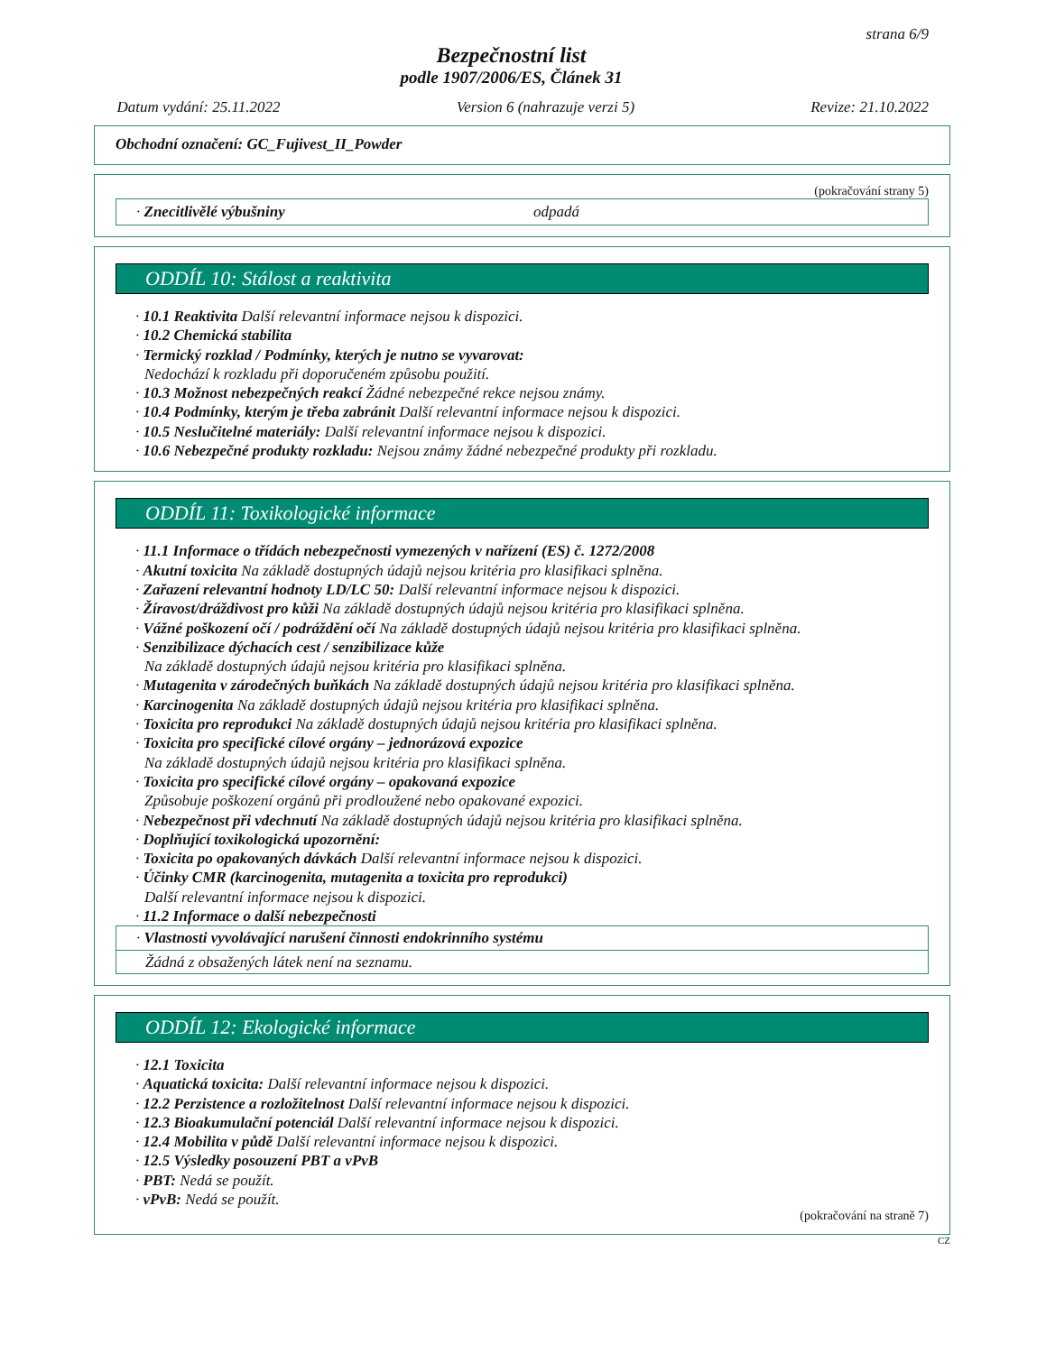strana 6/9
Bezpečnostní list
podle 1907/2006/ES, Článek 31
Datum vydání: 25.11.2022 Version 6 (nahrazuje verzi 5) Revize: 21.10.2022
Obchodní označení: GC_Fujivest_II_Powder
(pokračování strany 5)
· Znecitlivělé výbušniny odpadá
ODDÍL 10: Stálost a reaktivita
· 10.1 Reaktivita Další relevantní informace nejsou k dispozici.
· 10.2 Chemická stabilita
· Termický rozklad / Podmínky, kterých je nutno se vyvarovat:
Nedochází k rozkladu při doporučeném způsobu použití.
· 10.3 Možnost nebezpečných reakcí Žádné nebezpečné rekce nejsou známy.
· 10.4 Podmínky, kterým je třeba zabránit Další relevantní informace nejsou k dispozici.
· 10.5 Neslučitelné materiály: Další relevantní informace nejsou k dispozici.
· 10.6 Nebezpečné produkty rozkladu: Nejsou známy žádné nebezpečné produkty při rozkladu.
ODDÍL 11: Toxikologické informace
· 11.1 Informace o třídách nebezpečnosti vymezených v nařízení (ES) č. 1272/2008
· Akutní toxicita Na základě dostupných údajů nejsou kritéria pro klasifikaci splněna.
· Zařazení relevantní hodnoty LD/LC 50: Další relevantní informace nejsou k dispozici.
· Žíravost/dráždivost pro kůži Na základě dostupných údajů nejsou kritéria pro klasifikaci splněna.
· Vážné poškození očí / podráždění očí Na základě dostupných údajů nejsou kritéria pro klasifikaci splněna.
· Senzibilizace dýchacích cest / senzibilizace kůže
Na základě dostupných údajů nejsou kritéria pro klasifikaci splněna.
· Mutagenita v zárodečných buňkách Na základě dostupných údajů nejsou kritéria pro klasifikaci splněna.
· Karcinogenita Na základě dostupných údajů nejsou kritéria pro klasifikaci splněna.
· Toxicita pro reprodukci Na základě dostupných údajů nejsou kritéria pro klasifikaci splněna.
· Toxicita pro specifické cílové orgány – jednorázová expozice
Na základě dostupných údajů nejsou kritéria pro klasifikaci splněna.
· Toxicita pro specifické cílové orgány – opakovaná expozice
Způsobuje poškození orgánů při prodloužené nebo opakované expozici.
· Nebezpečnost při vdechnutí Na základě dostupných údajů nejsou kritéria pro klasifikaci splněna.
· Doplňující toxikologická upozornění:
· Toxicita po opakovaných dávkách Další relevantní informace nejsou k dispozici.
· Účinky CMR (karcinogenita, mutagenita a toxicita pro reprodukci)
Další relevantní informace nejsou k dispozici.
· 11.2 Informace o další nebezpečnosti
· Vlastnosti vyvolávající narušení činnosti endokrinního systému
Žádná z obsažených látek není na seznamu.
ODDÍL 12: Ekologické informace
· 12.1 Toxicita
· Aquatická toxicita: Další relevantní informace nejsou k dispozici.
· 12.2 Perzistence a rozložitelnost Další relevantní informace nejsou k dispozici.
· 12.3 Bioakumulační potenciál Další relevantní informace nejsou k dispozici.
· 12.4 Mobilita v půdě Další relevantní informace nejsou k dispozici.
· 12.5 Výsledky posouzení PBT a vPvB
· PBT: Nedá se použít.
· vPvB: Nedá se použít.
(pokračování na straně 7)
CZ